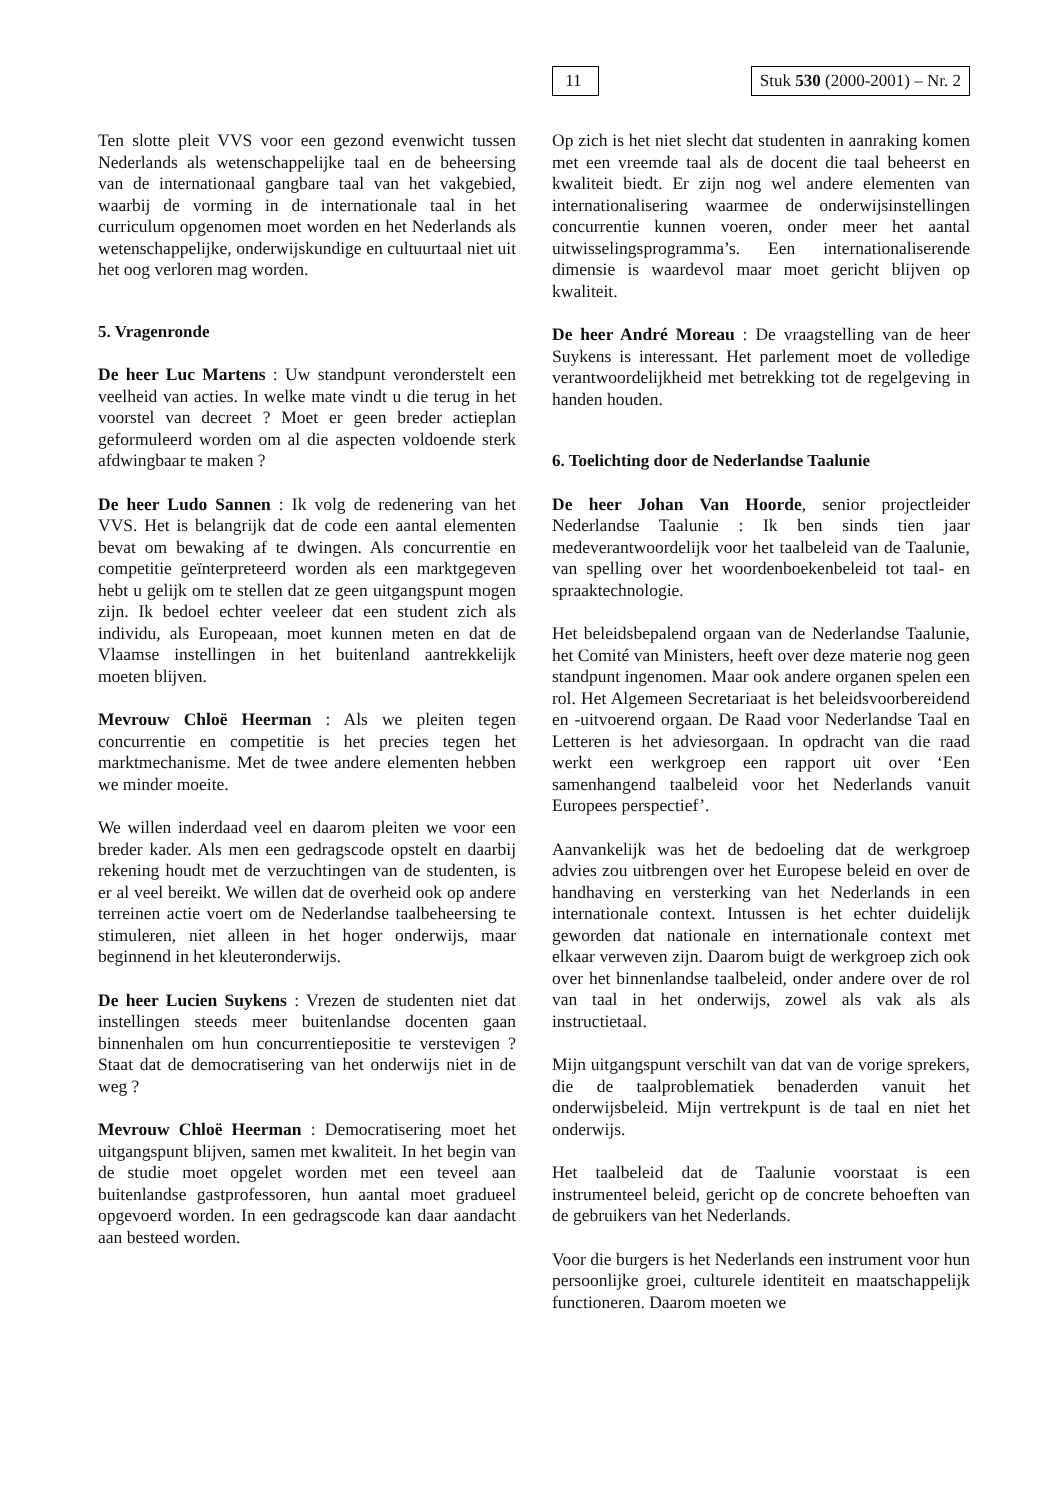11 Stuk 530 (2000-2001) – Nr. 2
Ten slotte pleit VVS voor een gezond evenwicht tussen Nederlands als wetenschappelijke taal en de beheersing van de internationaal gangbare taal van het vakgebied, waarbij de vorming in de internationale taal in het curriculum opgenomen moet worden en het Nederlands als wetenschappelijke, onderwijskundige en cultuurtaal niet uit het oog verloren mag worden.
5. Vragenronde
De heer Luc Martens : Uw standpunt veronderstelt een veelheid van acties. In welke mate vindt u die terug in het voorstel van decreet ? Moet er geen breder actieplan geformuleerd worden om al die aspecten voldoende sterk afdwingbaar te maken ?
De heer Ludo Sannen : Ik volg de redenering van het VVS. Het is belangrijk dat de code een aantal elementen bevat om bewaking af te dwingen. Als concurrentie en competitie geïnterpreteerd worden als een marktgegeven hebt u gelijk om te stellen dat ze geen uitgangspunt mogen zijn. Ik bedoel echter veeleer dat een student zich als individu, als Europeaan, moet kunnen meten en dat de Vlaamse instellingen in het buitenland aantrekkelijk moeten blijven.
Mevrouw Chloë Heerman : Als we pleiten tegen concurrentie en competitie is het precies tegen het marktmechanisme. Met de twee andere elementen hebben we minder moeite.
We willen inderdaad veel en daarom pleiten we voor een breder kader. Als men een gedragscode opstelt en daarbij rekening houdt met de verzuchtingen van de studenten, is er al veel bereikt. We willen dat de overheid ook op andere terreinen actie voert om de Nederlandse taalbeheersing te stimuleren, niet alleen in het hoger onderwijs, maar beginnend in het kleuteronderwijs.
De heer Lucien Suykens : Vrezen de studenten niet dat instellingen steeds meer buitenlandse docenten gaan binnenhalen om hun concurrentiepositie te verstevigen ? Staat dat de democratisering van het onderwijs niet in de weg ?
Mevrouw Chloë Heerman : Democratisering moet het uitgangspunt blijven, samen met kwaliteit. In het begin van de studie moet opgelet worden met een teveel aan buitenlandse gastprofessoren, hun aantal moet gradueel opgevoerd worden. In een gedragscode kan daar aandacht aan besteed worden.
Op zich is het niet slecht dat studenten in aanraking komen met een vreemde taal als de docent die taal beheerst en kwaliteit biedt. Er zijn nog wel andere elementen van internationalisering waarmee de onderwijsinstellingen concurrentie kunnen voeren, onder meer het aantal uitwisselingsprogramma’s. Een internationaliserende dimensie is waardevol maar moet gericht blijven op kwaliteit.
De heer André Moreau : De vraagstelling van de heer Suykens is interessant. Het parlement moet de volledige verantwoordelijkheid met betrekking tot de regelgeving in handen houden.
6. Toelichting door de Nederlandse Taalunie
De heer Johan Van Hoorde, senior projectleider Nederlandse Taalunie : Ik ben sinds tien jaar medeverantwoordelijk voor het taalbeleid van de Taalunie, van spelling over het woordenboekenbeleid tot taal- en spraaktechnologie.
Het beleidsbepalend orgaan van de Nederlandse Taalunie, het Comité van Ministers, heeft over deze materie nog geen standpunt ingenomen. Maar ook andere organen spelen een rol. Het Algemeen Secretariaat is het beleidsvoorbereidend en -uitvoerend orgaan. De Raad voor Nederlandse Taal en Letteren is het adviesorgaan. In opdracht van die raad werkt een werkgroep een rapport uit over ‘Een samenhangend taalbeleid voor het Nederlands vanuit Europees perspectief’.
Aanvankelijk was het de bedoeling dat de werkgroep advies zou uitbrengen over het Europese beleid en over de handhaving en versterking van het Nederlands in een internationale context. Intussen is het echter duidelijk geworden dat nationale en internationale context met elkaar verweven zijn. Daarom buigt de werkgroep zich ook over het binnenlandse taalbeleid, onder andere over de rol van taal in het onderwijs, zowel als vak als als instructietaal.
Mijn uitgangspunt verschilt van dat van de vorige sprekers, die de taalproblematiek benaderden vanuit het onderwijsbeleid. Mijn vertrekpunt is de taal en niet het onderwijs.
Het taalbeleid dat de Taalunie voorstaat is een instrumenteel beleid, gericht op de concrete behoeften van de gebruikers van het Nederlands.
Voor die burgers is het Nederlands een instrument voor hun persoonlijke groei, culturele identiteit en maatschappelijk functioneren. Daarom moeten we